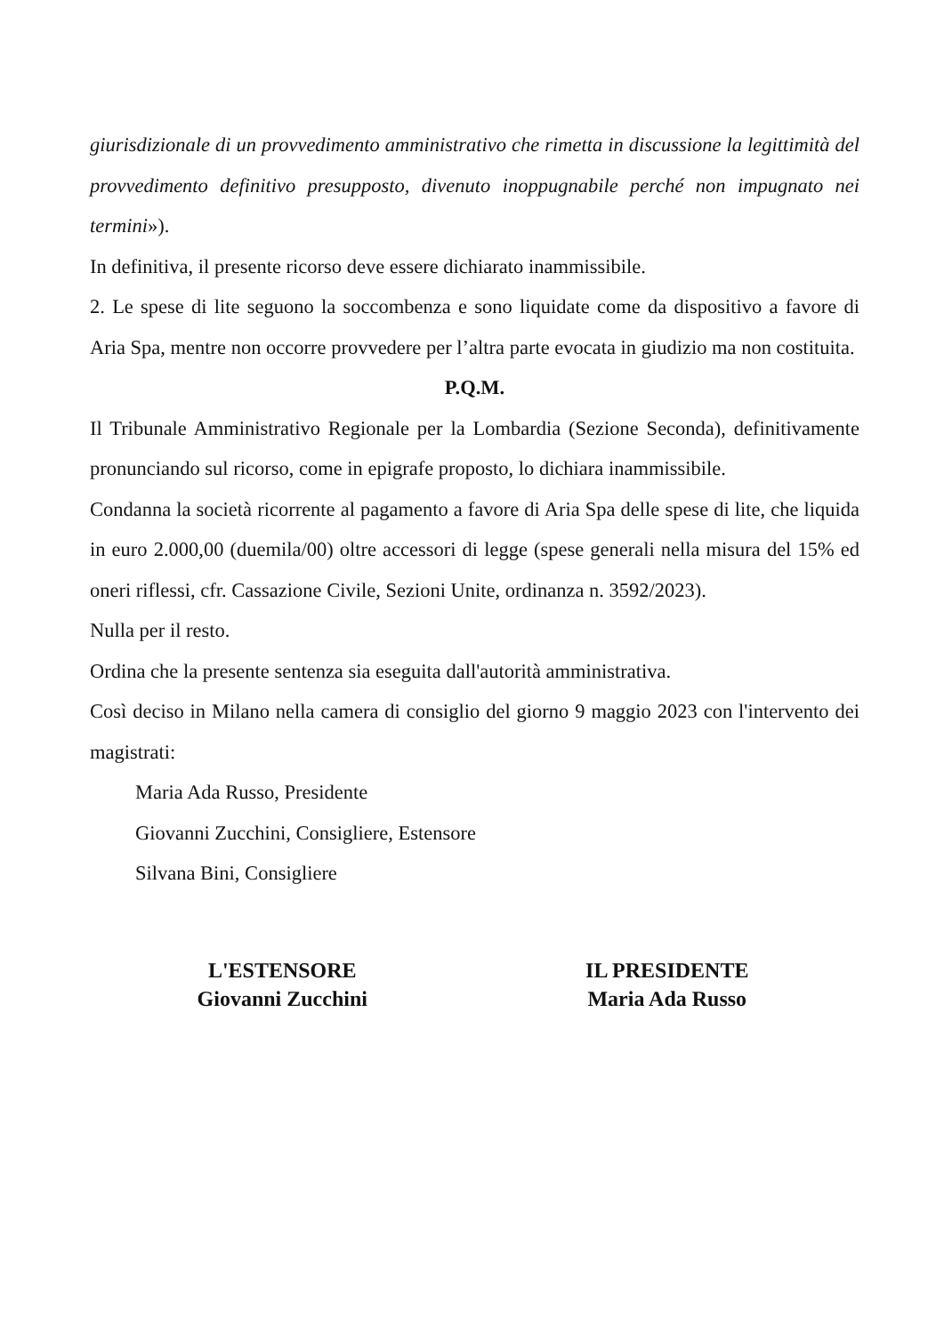giurisdizionale di un provvedimento amministrativo che rimetta in discussione la legittimità del provvedimento definitivo presupposto, divenuto inoppugnabile perché non impugnato nei termini»).
In definitiva, il presente ricorso deve essere dichiarato inammissibile.
2. Le spese di lite seguono la soccombenza e sono liquidate come da dispositivo a favore di Aria Spa, mentre non occorre provvedere per l’altra parte evocata in giudizio ma non costituita.
P.Q.M.
Il Tribunale Amministrativo Regionale per la Lombardia (Sezione Seconda), definitivamente pronunciando sul ricorso, come in epigrafe proposto, lo dichiara inammissibile.
Condanna la società ricorrente al pagamento a favore di Aria Spa delle spese di lite, che liquida in euro 2.000,00 (duemila/00) oltre accessori di legge (spese generali nella misura del 15% ed oneri riflessi, cfr. Cassazione Civile, Sezioni Unite, ordinanza n. 3592/2023).
Nulla per il resto.
Ordina che la presente sentenza sia eseguita dall'autorità amministrativa.
Così deciso in Milano nella camera di consiglio del giorno 9 maggio 2023 con l'intervento dei magistrati:
Maria Ada Russo, Presidente
Giovanni Zucchini, Consigliere, Estensore
Silvana Bini, Consigliere
L'ESTENSORE
Giovanni Zucchini
IL PRESIDENTE
Maria Ada Russo